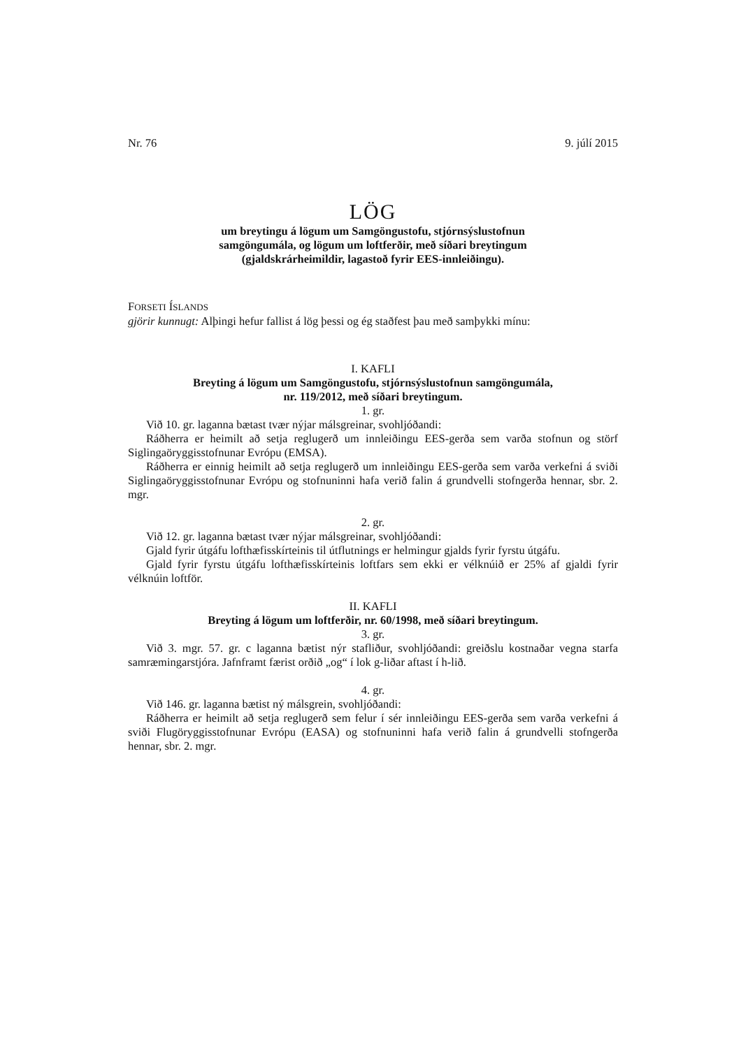Nr. 76 9. júlí 2015
LÖG
um breytingu á lögum um Samgöngustofu, stjórnsýslustofnun
samgöngumála, og lögum um loftferðir, með síðari breytingum
(gjaldskrárheimildir, lagastoð fyrir EES-innleiðingu).
FORSETI ÍSLANDS
gjörir kunnugt: Alþingi hefur fallist á lög þessi og ég staðfest þau með samþykki mínu:
I. KAFLI
Breyting á lögum um Samgöngustofu, stjórnsýslustofnun samgöngumála,
nr. 119/2012, með síðari breytingum.
1. gr.
Við 10. gr. laganna bætast tvær nýjar málsgreinar, svohljóðandi:
Ráðherra er heimilt að setja reglugerð um innleiðingu EES-gerða sem varða stofnun og störf Siglingaöryggisstofnunar Evrópu (EMSA).
Ráðherra er einnig heimilt að setja reglugerð um innleiðingu EES-gerða sem varða verkefni á sviði Siglingaöryggisstofnunar Evrópu og stofnuninni hafa verið falin á grundvelli stofngerða hennar, sbr. 2. mgr.
2. gr.
Við 12. gr. laganna bætast tvær nýjar málsgreinar, svohljóðandi:
Gjald fyrir útgáfu lofthæfisskírteinis til útflutnings er helmingur gjalds fyrir fyrstu útgáfu.
Gjald fyrir fyrstu útgáfu lofthæfisskírteinis loftfars sem ekki er vélknúið er 25% af gjaldi fyrir vélknúin loftför.
II. KAFLI
Breyting á lögum um loftferðir, nr. 60/1998, með síðari breytingum.
3. gr.
Við 3. mgr. 57. gr. c laganna bætist nýr stafliður, svohljóðandi: greiðslu kostnaðar vegna starfa samræmingarstjóra. Jafnframt færist orðið „og“ í lok g-liðar aftast í h-lið.
4. gr.
Við 146. gr. laganna bætist ný málsgrein, svohljóðandi:
Ráðherra er heimilt að setja reglugerð sem felur í sér innleiðingu EES-gerða sem varða verkefni á sviði Flugöryggisstofnunar Evrópu (EASA) og stofnuninni hafa verið falin á grundvelli stofngerða hennar, sbr. 2. mgr.